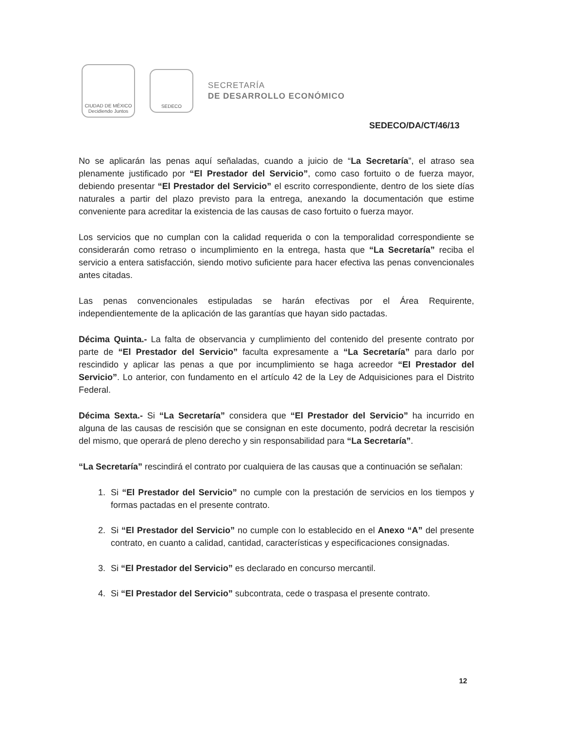CIUDAD DE MÉXICO
Decidiendo Juntos
SEDECO
SECRETARÍA
DE DESARROLLO ECONÓMICO
SEDECO/DA/CT/46/13
No se aplicarán las penas aquí señaladas, cuando a juicio de “La Secretaría”, el atraso sea plenamente justificado por “El Prestador del Servicio”, como caso fortuito o de fuerza mayor, debiendo presentar “El Prestador del Servicio” el escrito correspondiente, dentro de los siete días naturales a partir del plazo previsto para la entrega, anexando la documentación que estime conveniente para acreditar la existencia de las causas de caso fortuito o fuerza mayor.
Los servicios que no cumplan con la calidad requerida o con la temporalidad correspondiente se considerarán como retraso o incumplimiento en la entrega, hasta que “La Secretaría” reciba el servicio a entera satisfacción, siendo motivo suficiente para hacer efectiva las penas convencionales antes citadas.
Las penas convencionales estipuladas se harán efectivas por el Área Requirente, independientemente de la aplicación de las garantías que hayan sido pactadas.
Décima Quinta.- La falta de observancia y cumplimiento del contenido del presente contrato por parte de “El Prestador del Servicio” faculta expresamente a “La Secretaría” para darlo por rescindido y aplicar las penas a que por incumplimiento se haga acreedor “El Prestador del Servicio”. Lo anterior, con fundamento en el artículo 42 de la Ley de Adquisiciones para el Distrito Federal.
Décima Sexta.- Si “La Secretaría” considera que “El Prestador del Servicio” ha incurrido en alguna de las causas de rescisión que se consignan en este documento, podrá decretar la rescisión del mismo, que operará de pleno derecho y sin responsabilidad para “La Secretaría”.
“La Secretaría” rescindirá el contrato por cualquiera de las causas que a continuación se señalan:
1. Si “El Prestador del Servicio” no cumple con la prestación de servicios en los tiempos y formas pactadas en el presente contrato.
2. Si “El Prestador del Servicio” no cumple con lo establecido en el Anexo “A” del presente contrato, en cuanto a calidad, cantidad, características y especificaciones consignadas.
3. Si “El Prestador del Servicio” es declarado en concurso mercantil.
4. Si “El Prestador del Servicio” subcontrata, cede o traspasa el presente contrato.
12